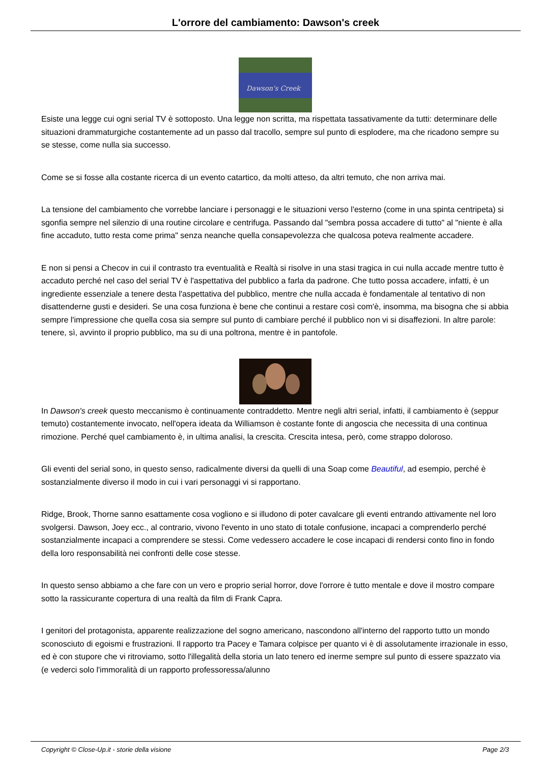L'orrore del cambiamento: Dawson's creek
Dawson's Creek
Esiste una legge cui ogni serial TV è sottoposto. Una legge non scritta, ma rispettata tassativamente da tutti: determinare delle situazioni drammaturgiche costantemente ad un passo dal tracollo, sempre sul punto di esplodere, ma che ricadono sempre su se stesse, come nulla sia successo.
Come se si fosse alla costante ricerca di un evento catartico, da molti atteso, da altri temuto, che non arriva mai.
La tensione del cambiamento che vorrebbe lanciare i personaggi e le situazioni verso l'esterno (come in una spinta centripeta) si sgonfia sempre nel silenzio di una routine circolare e centrifuga. Passando dal "sembra possa accadere di tutto" al "niente è alla fine accaduto, tutto resta come prima" senza neanche quella consapevolezza che qualcosa poteva realmente accadere.
E non si pensi a Checov in cui il contrasto tra eventualità e Realtà si risolve in una stasi tragica in cui nulla accade mentre tutto è accaduto perché nel caso del serial TV è l'aspettativa del pubblico a farla da padrone. Che tutto possa accadere, infatti, è un ingrediente essenziale a tenere desta l'aspettativa del pubblico, mentre che nulla accada è fondamentale al tentativo di non disattenderne gusti e desideri. Se una cosa funziona è bene che continui a restare così com'è, insomma, ma bisogna che si abbia sempre l'impressione che quella cosa sia sempre sul punto di cambiare perché il pubblico non vi si disaffezioni. In altre parole: tenere, sì, avvinto il proprio pubblico, ma su di una poltrona, mentre è in pantofole.
In Dawson's creek questo meccanismo è continuamente contraddetto. Mentre negli altri serial, infatti, il cambiamento è (seppur temuto) costantemente invocato, nell'opera ideata da Williamson è costante fonte di angoscia che necessita di una continua rimozione. Perché quel cambiamento è, in ultima analisi, la crescita. Crescita intesa, però, come strappo doloroso.
Gli eventi del serial sono, in questo senso, radicalmente diversi da quelli di una Soap come Beautiful, ad esempio, perché è sostanzialmente diverso il modo in cui i vari personaggi vi si rapportano.
Ridge, Brook, Thorne sanno esattamente cosa vogliono e si illudono di poter cavalcare gli eventi entrando attivamente nel loro svolgersi. Dawson, Joey ecc., al contrario, vivono l'evento in uno stato di totale confusione, incapaci a comprenderlo perché sostanzialmente incapaci a comprendere se stessi. Come vedessero accadere le cose incapaci di rendersi conto fino in fondo della loro responsabilità nei confronti delle cose stesse.
In questo senso abbiamo a che fare con un vero e proprio serial horror, dove l'orrore è tutto mentale e dove il mostro compare sotto la rassicurante copertura di una realtà da film di Frank Capra.
I genitori del protagonista, apparente realizzazione del sogno americano, nascondono all'interno del rapporto tutto un mondo sconosciuto di egoismi e frustrazioni. Il rapporto tra Pacey e Tamara colpisce per quanto vi è di assolutamente irrazionale in esso, ed è con stupore che vi ritroviamo, sotto l'illegalità della storia un lato tenero ed inerme sempre sul punto di essere spazzato via (e vederci solo l'immoralità di un rapporto professoressa/alunno
Copyright © Close-Up.it - storie della visione Page 2/3